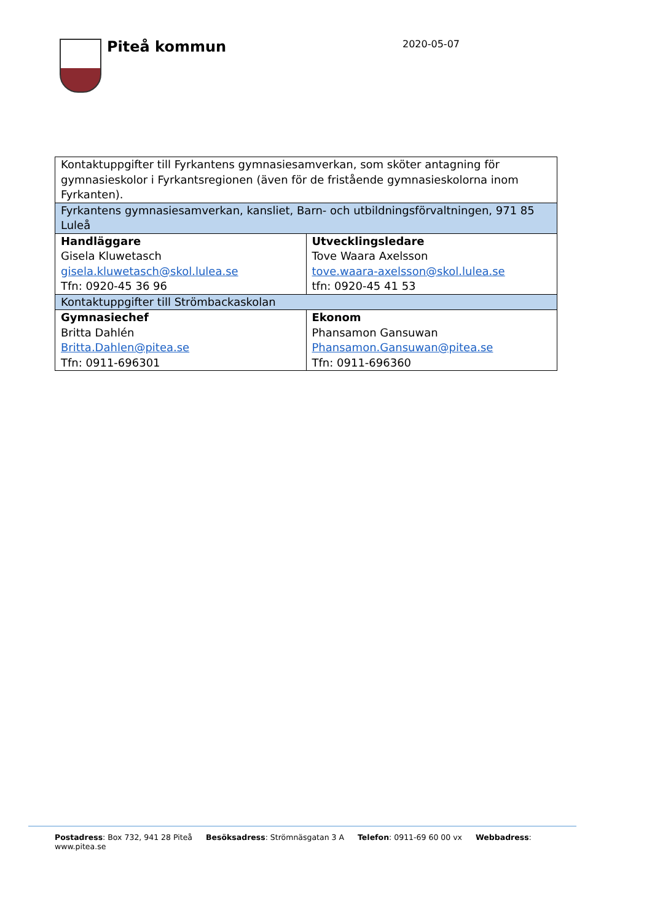Piteå kommun 2020-05-07
| Kontaktuppgifter till Fyrkantens gymnasiesamverkan, som sköter antagning för gymnasieskolor i Fyrkantsregionen (även för de fristående gymnasieskolorna inom Fyrkanten). | |
| Fyrkantens gymnasiesamverkan, kansliet, Barn- och utbildningsförvaltningen, 971 85 Luleå | |
| Handläggare Gisela Kluwetasch gisela.kluwetasch@skol.lulea.se Tfn: 0920-45 36 96 | Utvecklingsledare Tove Waara Axelsson tove.waara-axelsson@skol.lulea.se tfn: 0920-45 41 53 |
| Kontaktuppgifter till Strömbackaskolan | |
| Gymnasiechef Britta Dahlén Britta.Dahlen@pitea.se Tfn: 0911-696301 | Ekonom Phansamon Gansuwan Phansamon.Gansuwan@pitea.se Tfn: 0911-696360 |
Postadress: Box 732, 941 28 Piteå Besöksadress: Strömnäsgatan 3 A Telefon: 0911-69 60 00 vx Webbadress: www.pitea.se